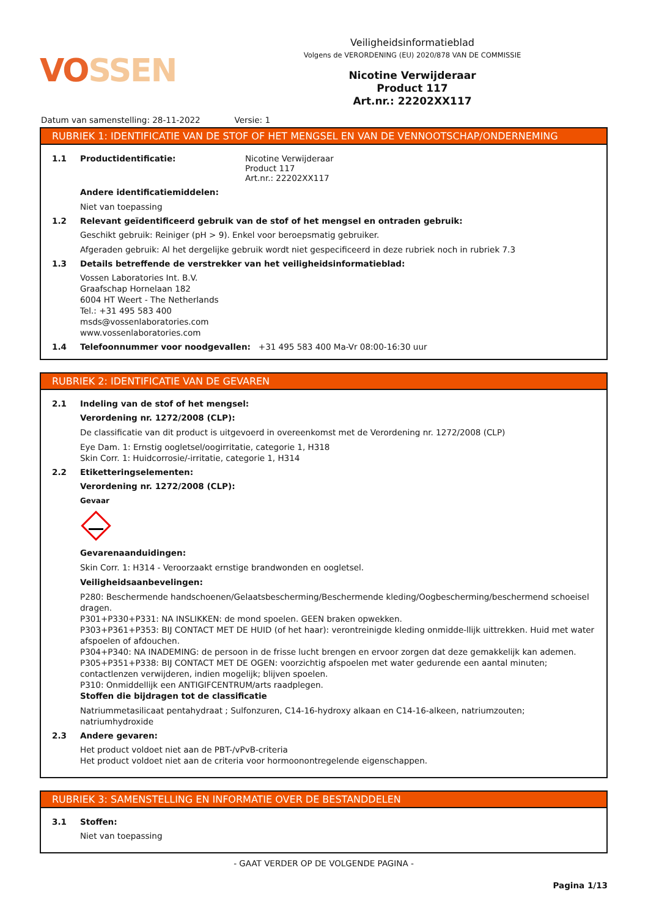VOSSEN
Veiligheidsinformatieblad
Volgens de VERORDENING (EU) 2020/878 VAN DE COMMISSIE
Nicotine Verwijderaar
Product 117
Art.nr.: 22202XX117
Datum van samenstelling: 28-11-2022 Versie: 1
RUBRIEK 1: IDENTIFICATIE VAN DE STOF OF HET MENGSEL EN VAN DE VENNOOTSCHAP/ONDERNEMING
1.1 Productidentificatie: Nicotine Verwijderaar
Product 117
Art.nr.: 22202XX117
Andere identificatiemiddelen:
Niet van toepassing
1.2 Relevant geïdentificeerd gebruik van de stof of het mengsel en ontraden gebruik:
Geschikt gebruik: Reiniger (pH > 9). Enkel voor beroepsmatig gebruiker.
Afgeraden gebruik: Al het dergelijke gebruik wordt niet gespecificeerd in deze rubriek noch in rubriek 7.3
1.3 Details betreffende de verstrekker van het veiligheidsinformatieblad:
Vossen Laboratories Int. B.V.
Graafschap Hornelaan 182
6004 HT Weert - The Netherlands
Tel.: +31 495 583 400
msds@vossenlaboratories.com
www.vossenlaboratories.com
1.4 Telefoonnummer voor noodgevallen: +31 495 583 400 Ma-Vr 08:00-16:30 uur
RUBRIEK 2: IDENTIFICATIE VAN DE GEVAREN
2.1 Indeling van de stof of het mengsel:
Verordening nr. 1272/2008 (CLP):
De classificatie van dit product is uitgevoerd in overeenkomst met de Verordening nr. 1272/2008 (CLP)
Eye Dam. 1: Ernstig oogletsel/oogirritatie, categorie 1, H318
Skin Corr. 1: Huidcorrosie/-irritatie, categorie 1, H314
2.2 Etiketteringselementen:
Verordening nr. 1272/2008 (CLP):
Gevaar
Gevarenaanduidingen:
Skin Corr. 1: H314 - Veroorzaakt ernstige brandwonden en oogletsel.
Veiligheidsaanbevelingen:
P280: Beschermende handschoenen/Gelaatsbescherming/Beschermende kleding/Oogbescherming/beschermend schoeisel dragen.
P301+P330+P331: NA INSLIKKEN: de mond spoelen. GEEN braken opwekken.
P303+P361+P353: BIJ CONTACT MET DE HUID (of het haar): verontreinigde kleding onmidde-llijk uittrekken. Huid met water afspoelen of afdouchen.
P304+P340: NA INADEMING: de persoon in de frisse lucht brengen en ervoor zorgen dat deze gemakkelijk kan ademen.
P305+P351+P338: BIJ CONTACT MET DE OGEN: voorzichtig afspoelen met water gedurende een aantal minuten; contactlenzen verwijderen, indien mogelijk; blijven spoelen.
P310: Onmiddellijk een ANTIGIFCENTRUM/arts raadplegen.
Stoffen die bijdragen tot de classificatie
Natriummetasilicaat pentahydraat ; Sulfonzuren, C14-16-hydroxy alkaan en C14-16-alkeen, natriumzouten; natriumhydroxide
2.3 Andere gevaren:
Het product voldoet niet aan de PBT-/vPvB-criteria
Het product voldoet niet aan de criteria voor hormoonontregelende eigenschappen.
RUBRIEK 3: SAMENSTELLING EN INFORMATIE OVER DE BESTANDDELEN
3.1 Stoffen:
Niet van toepassing
- GAAT VERDER OP DE VOLGENDE PAGINA -
Pagina 1/13